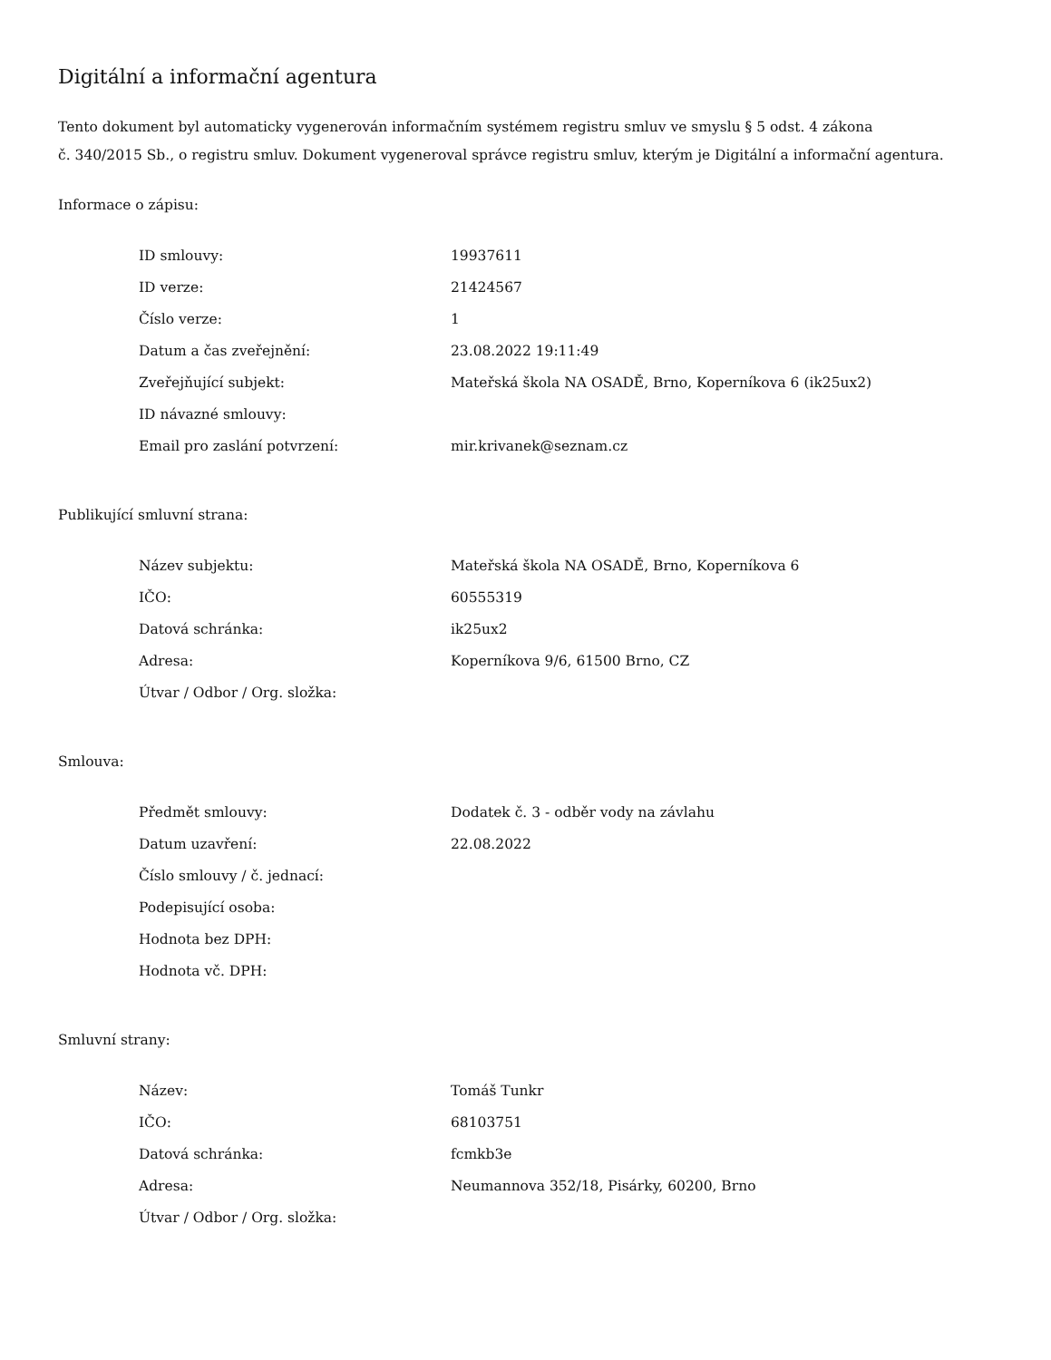Digitální a informační agentura
Tento dokument byl automaticky vygenerován informačním systémem registru smluv ve smyslu § 5 odst. 4 zákona
č. 340/2015 Sb., o registru smluv. Dokument vygeneroval správce registru smluv, kterým je Digitální a informační agentura.
Informace o zápisu:
| ID smlouvy: | 19937611 |
| ID verze: | 21424567 |
| Číslo verze: | 1 |
| Datum a čas zveřejnění: | 23.08.2022 19:11:49 |
| Zveřejňující subjekt: | Mateřská škola NA OSADĚ, Brno, Koperníkova 6 (ik25ux2) |
| ID návazné smlouvy: | |
| Email pro zaslání potvrzení: | mir.krivanek@seznam.cz |
Publikující smluvní strana:
| Název subjektu: | Mateřská škola NA OSADĚ, Brno, Koperníkova 6 |
| IČO: | 60555319 |
| Datová schránka: | ik25ux2 |
| Adresa: | Koperníkova 9/6, 61500 Brno, CZ |
| Útvar / Odbor / Org. složka: | |
Smlouva:
| Předmět smlouvy: | Dodatek č. 3 - odběr vody na závlahu |
| Datum uzavření: | 22.08.2022 |
| Číslo smlouvy / č. jednací: | |
| Podepisující osoba: | |
| Hodnota bez DPH: | |
| Hodnota vč. DPH: | |
Smluvní strany:
| Název: | Tomáš Tunkr |
| IČO: | 68103751 |
| Datová schránka: | fcmkb3e |
| Adresa: | Neumannova 352/18, Pisárky, 60200, Brno |
| Útvar / Odbor / Org. složka: | |